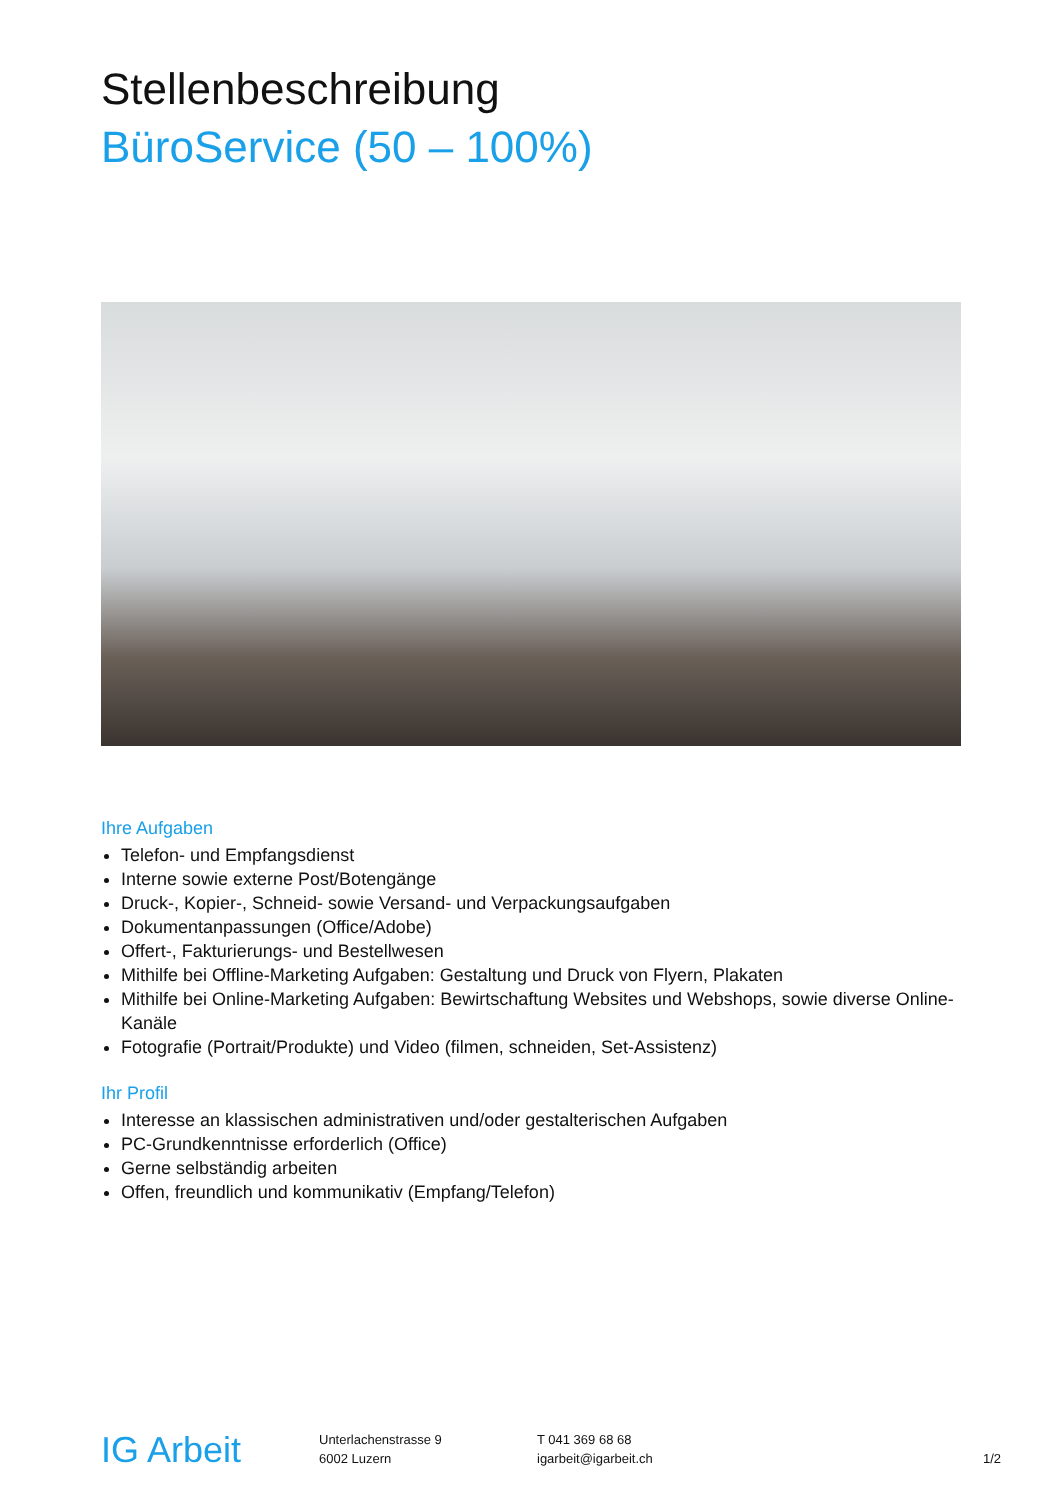Stellenbeschreibung
BüroService (50 – 100%)
Ihre Aufgaben
Telefon- und Empfangsdienst
Interne sowie externe Post/Botengänge
Druck-, Kopier-, Schneid- sowie Versand- und Verpackungsaufgaben
Dokumentanpassungen (Office/Adobe)
Offert-, Fakturierungs- und Bestellwesen
Mithilfe bei Offline-Marketing Aufgaben: Gestaltung und Druck von Flyern, Plakaten
Mithilfe bei Online-Marketing Aufgaben: Bewirtschaftung Websites und Webshops, sowie diverse Online-Kanäle
Fotografie (Portrait/Produkte) und Video (filmen, schneiden, Set-Assistenz)
Ihr Profil
Interesse an klassischen administrativen und/oder gestalterischen Aufgaben
PC-Grundkenntnisse erforderlich (Office)
Gerne selbständig arbeiten
Offen, freundlich und kommunikativ (Empfang/Telefon)
IG Arbeit
Unterlachenstrasse 9
6002 Luzern
T 041 369 68 68
igarbeit@igarbeit.ch
1/2